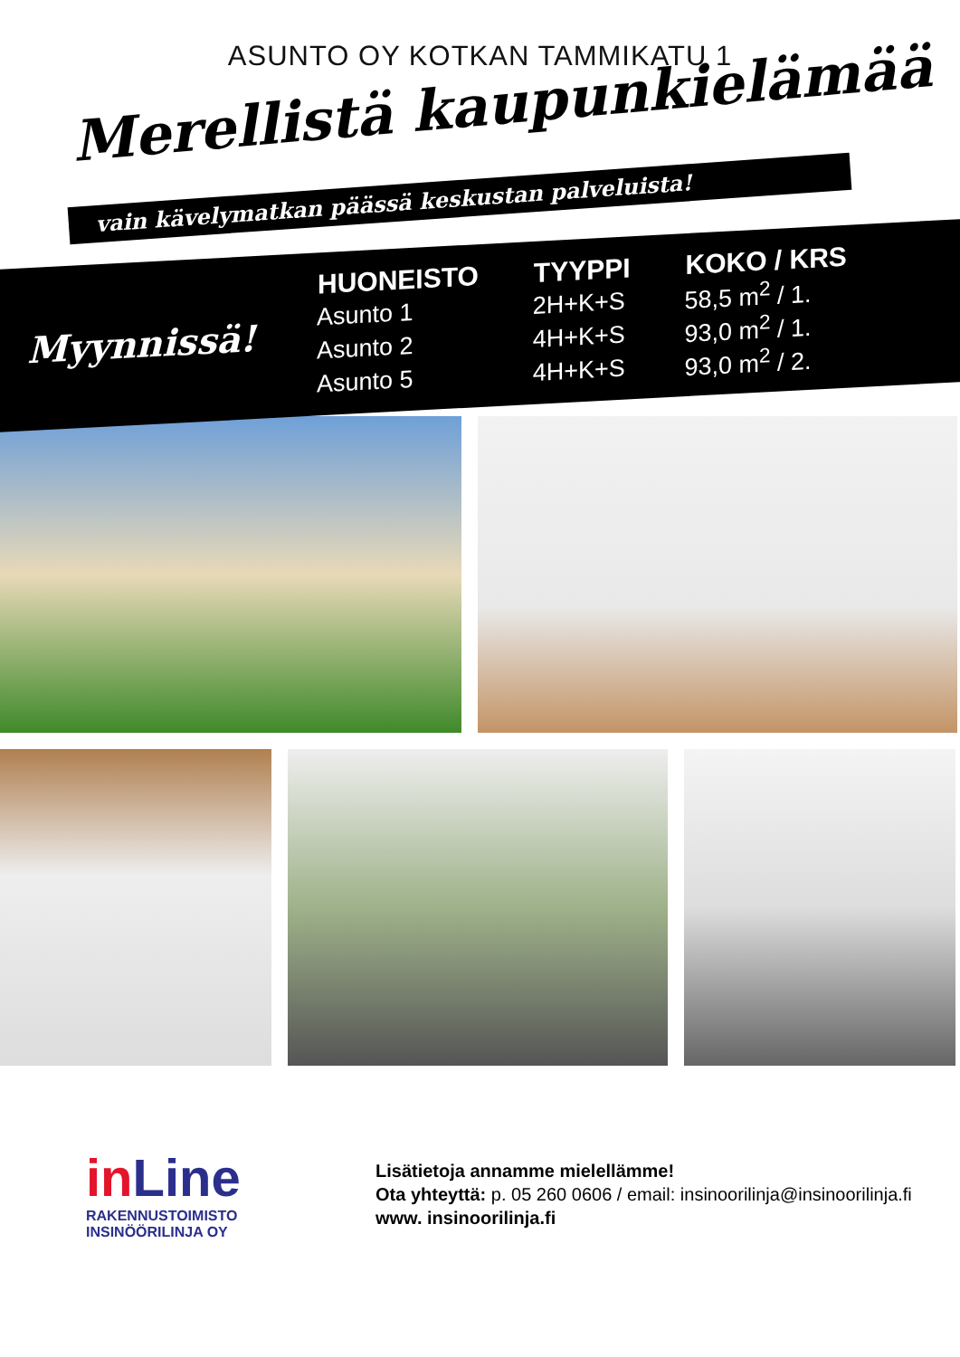ASUNTO OY KOTKAN TAMMIKATU 1
Merellistä kaupunkielämää
vain kävelymatkan päässä keskustan palveluista!
Myynnissä!
| HUONEISTO | TYYPPI | KOKO / KRS |
| --- | --- | --- |
| Asunto 1 | 2H+K+S | 58,5 m<sup>2</sup> / 1. |
| Asunto 2 | 4H+K+S | 93,0 m<sup>2</sup> / 1. |
| Asunto 5 | 4H+K+S | 93,0 m<sup>2</sup> / 2. |
inLine
RAKENNUSTOIMISTO
INSINÖÖRILINJA OY
Lisätietoja annamme mielellämme!
Ota yhteyttä: p. 05 260 0606 / email: insinoorilinja@insinoorilinja.fi
www. insinoorilinja.fi